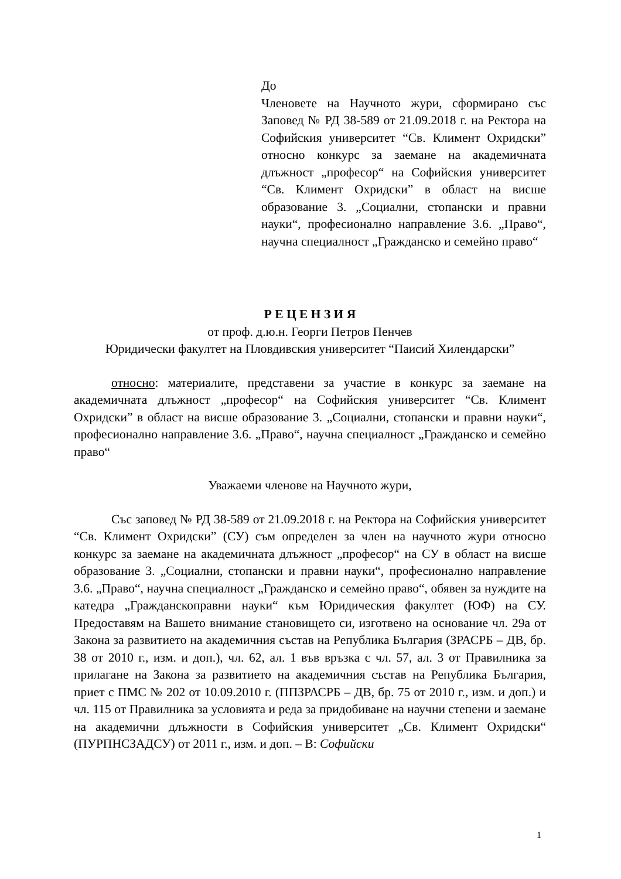До
Членовете на Научното жури, сформирано със Заповед № РД 38-589 от 21.09.2018 г. на Ректора на Софийския университет “Св. Климент Охридски” относно конкурс за заемане на академичната длъжност „професор“ на Софийския университет “Св. Климент Охридски” в област на висше образование 3. „Социални, стопански и правни науки“, професионално направление 3.6. „Право“, научна специалност „Гражданско и семейно право“
Р Е Ц Е Н З И Я
от проф. д.ю.н. Георги Петров Пенчев
Юридически факултет на Пловдивския университет “Паисий Хилендарски”
относно: материалите, представени за участие в конкурс за заемане на академичната длъжност „професор“ на Софийския университет “Св. Климент Охридски” в област на висше образование 3. „Социални, стопански и правни науки“, професионално направление 3.6. „Право“, научна специалност „Гражданско и семейно право“
Уважаеми членове на Научното жури,
Със заповед № РД 38-589 от 21.09.2018 г. на Ректора на Софийския университет “Св. Климент Охридски” (СУ) съм определен за член на научното жури относно конкурс за заемане на академичната длъжност „професор“ на СУ в област на висше образование 3. „Социални, стопански и правни науки“, професионално направление 3.6. „Право“, научна специалност „Гражданско и семейно право“, обявен за нуждите на катедра „Гражданскоправни науки“ към Юридическия факултет (ЮФ) на СУ. Предоставям на Вашето внимание становището си, изготвено на основание чл. 29а от Закона за развитието на академичния състав на Република България (ЗРАСРБ – ДВ, бр. 38 от 2010 г., изм. и доп.), чл. 62, ал. 1 във връзка с чл. 57, ал. 3 от Правилника за прилагане на Закона за развитието на академичния състав на Република България, приет с ПМС № 202 от 10.09.2010 г. (ППЗРАСРБ – ДВ, бр. 75 от 2010 г., изм. и доп.) и чл. 115 от Правилника за условията и реда за придобиване на научни степени и заемане на академични длъжности в Софийския университет „Св. Климент Охридски“ (ПУРПНСЗАДСУ) от 2011 г., изм. и доп. – В: Софийски
1